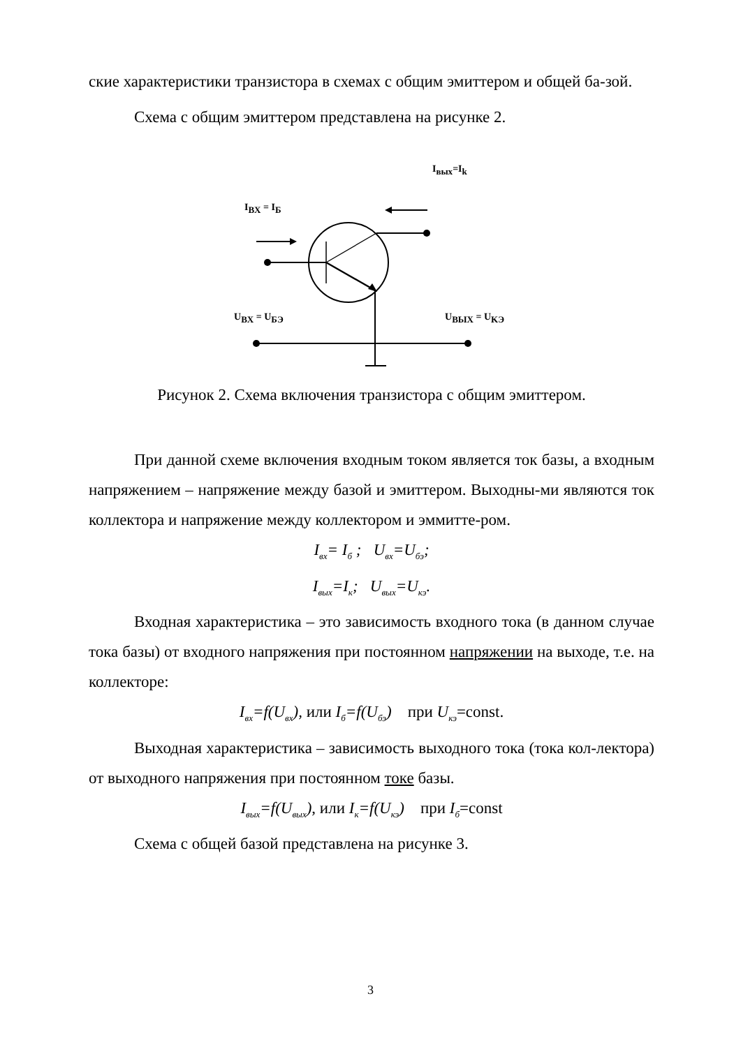ские характеристики транзистора в схемах с общим эмиттером и общей ба-зой.
Схема с общим эмиттером представлена на рисунке 2.
I<sub>вых</sub>=I<sub>k</sub>
I<sub>BX</sub> = I<sub>Б</sub>
U<sub>BX</sub> = U<sub>БЭ</sub> U<sub>BЫX</sub> = U<sub>KЭ</sub>
Рисунок 2. Схема включения транзистора с общим эмиттером.
При данной схеме включения входным током является ток базы, а входным напряжением – напряжение между базой и эмиттером. Выходны-ми являются ток коллектора и напряжение между коллектором и эммитте-ром.
I<sub>вх</sub>= I<sub>б</sub> ; U<sub>вх</sub>=U<sub>бэ</sub>;
I<sub>вых</sub>=I<sub>к</sub>; U<sub>вых</sub>=U<sub>кэ</sub>.
Входная характеристика – это зависимость входного тока (в данном случае тока базы) от входного напряжения при постоянном напряжении на выходе, т.е. на коллекторе:
I<sub>вх</sub>=f(U<sub>вх</sub>), или I<sub>б</sub>=f(U<sub>бэ</sub>) при U<sub>кэ</sub>=const.
Выходная характеристика – зависимость выходного тока (тока кол-лектора) от выходного напряжения при постоянном токе базы.
I<sub>вых</sub>=f(U<sub>вых</sub>), или I<sub>к</sub>=f(U<sub>кэ</sub>) при I<sub>б</sub>=const
Схема с общей базой представлена на рисунке 3.
3